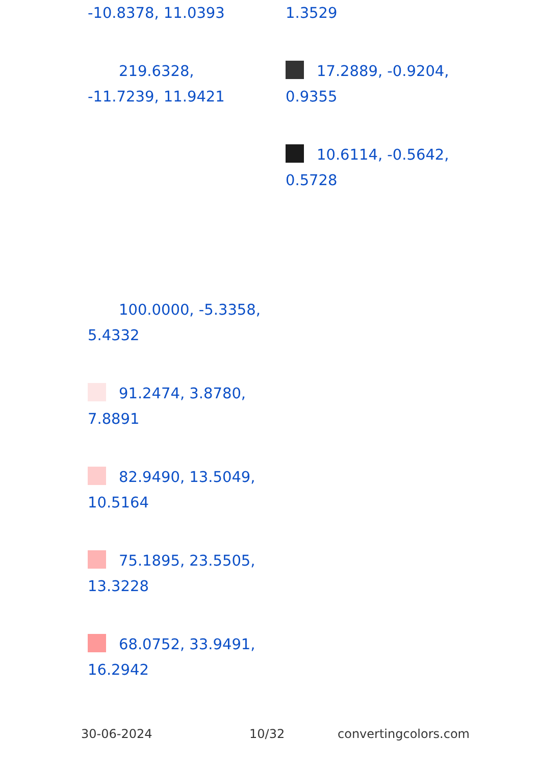-10.8378, 11.0393 1.3529
219.6328, -11.7239, 11.9421
17.2889, -0.9204, 0.9355
10.6114, -0.5642, 0.5728
100.0000, -5.3358, 5.4332
91.2474, 3.8780, 7.8891
82.9490, 13.5049, 10.5164
75.1895, 23.5505, 13.3228
68.0752, 33.9491, 16.2942
30-06-2024 10/32 convertingcolors.com